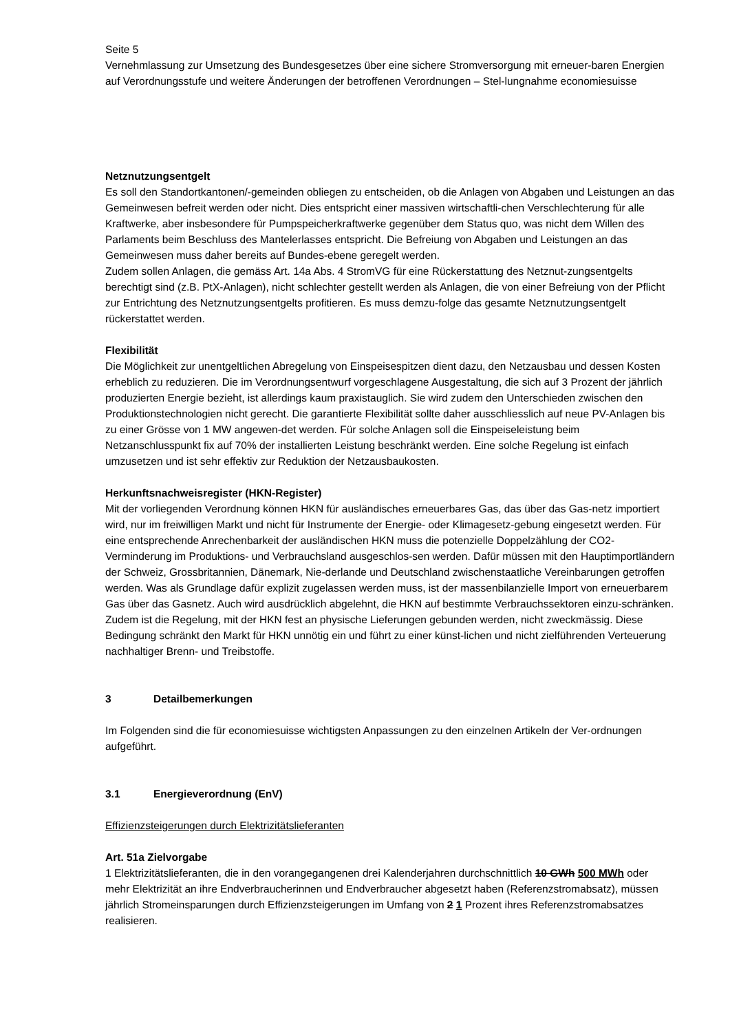Seite 5
Vernehmlassung zur Umsetzung des Bundesgesetzes über eine sichere Stromversorgung mit erneuer-baren Energien auf Verordnungsstufe und weitere Änderungen der betroffenen Verordnungen – Stel-lungnahme economiesuisse
Netznutzungsentgelt
Es soll den Standortkantonen/-gemeinden obliegen zu entscheiden, ob die Anlagen von Abgaben und Leistungen an das Gemeinwesen befreit werden oder nicht. Dies entspricht einer massiven wirtschaftli-chen Verschlechterung für alle Kraftwerke, aber insbesondere für Pumpspeicherkraftwerke gegenüber dem Status quo, was nicht dem Willen des Parlaments beim Beschluss des Mantelerlasses entspricht. Die Befreiung von Abgaben und Leistungen an das Gemeinwesen muss daher bereits auf Bundes-ebene geregelt werden.
Zudem sollen Anlagen, die gemäss Art. 14a Abs. 4 StromVG für eine Rückerstattung des Netznut-zungsentgelts berechtigt sind (z.B. PtX-Anlagen), nicht schlechter gestellt werden als Anlagen, die von einer Befreiung von der Pflicht zur Entrichtung des Netznutzungsentgelts profitieren. Es muss demzu-folge das gesamte Netznutzungsentgelt rückerstattet werden.
Flexibilität
Die Möglichkeit zur unentgeltlichen Abregelung von Einspeisespitzen dient dazu, den Netzausbau und dessen Kosten erheblich zu reduzieren. Die im Verordnungsentwurf vorgeschlagene Ausgestaltung, die sich auf 3 Prozent der jährlich produzierten Energie bezieht, ist allerdings kaum praxistauglich. Sie wird zudem den Unterschieden zwischen den Produktionstechnologien nicht gerecht. Die garantierte Flexibilität sollte daher ausschliesslich auf neue PV-Anlagen bis zu einer Grösse von 1 MW angewen-det werden. Für solche Anlagen soll die Einspeiseleistung beim Netzanschlusspunkt fix auf 70% der installierten Leistung beschränkt werden. Eine solche Regelung ist einfach umzusetzen und ist sehr effektiv zur Reduktion der Netzausbaukosten.
Herkunftsnachweisregister (HKN-Register)
Mit der vorliegenden Verordnung können HKN für ausländisches erneuerbares Gas, das über das Gas-netz importiert wird, nur im freiwilligen Markt und nicht für Instrumente der Energie- oder Klimagesetz-gebung eingesetzt werden. Für eine entsprechende Anrechenbarkeit der ausländischen HKN muss die potenzielle Doppelzählung der CO2-Verminderung im Produktions- und Verbrauchsland ausgeschlos-sen werden. Dafür müssen mit den Hauptimportländern der Schweiz, Grossbritannien, Dänemark, Nie-derlande und Deutschland zwischenstaatliche Vereinbarungen getroffen werden. Was als Grundlage dafür explizit zugelassen werden muss, ist der massenbilanzielle Import von erneuerbarem Gas über das Gasnetz. Auch wird ausdrücklich abgelehnt, die HKN auf bestimmte Verbrauchssektoren einzu-schränken. Zudem ist die Regelung, mit der HKN fest an physische Lieferungen gebunden werden, nicht zweckmässig. Diese Bedingung schränkt den Markt für HKN unnötig ein und führt zu einer künst-lichen und nicht zielführenden Verteuerung nachhaltiger Brenn- und Treibstoffe.
3 Detailbemerkungen
Im Folgenden sind die für economiesuisse wichtigsten Anpassungen zu den einzelnen Artikeln der Ver-ordnungen aufgeführt.
3.1 Energieverordnung (EnV)
Effizienzsteigerungen durch Elektrizitätslieferanten
Art. 51a Zielvorgabe
1 Elektrizitätslieferanten, die in den vorangegangenen drei Kalenderjahren durchschnittlich 10 GWh 500 MWh oder mehr Elektrizität an ihre Endverbraucherinnen und Endverbraucher abgesetzt haben (Referenzstromabsatz), müssen jährlich Stromeinsparungen durch Effizienzsteigerungen im Umfang von 2 1 Prozent ihres Referenzstromabsatzes realisieren.